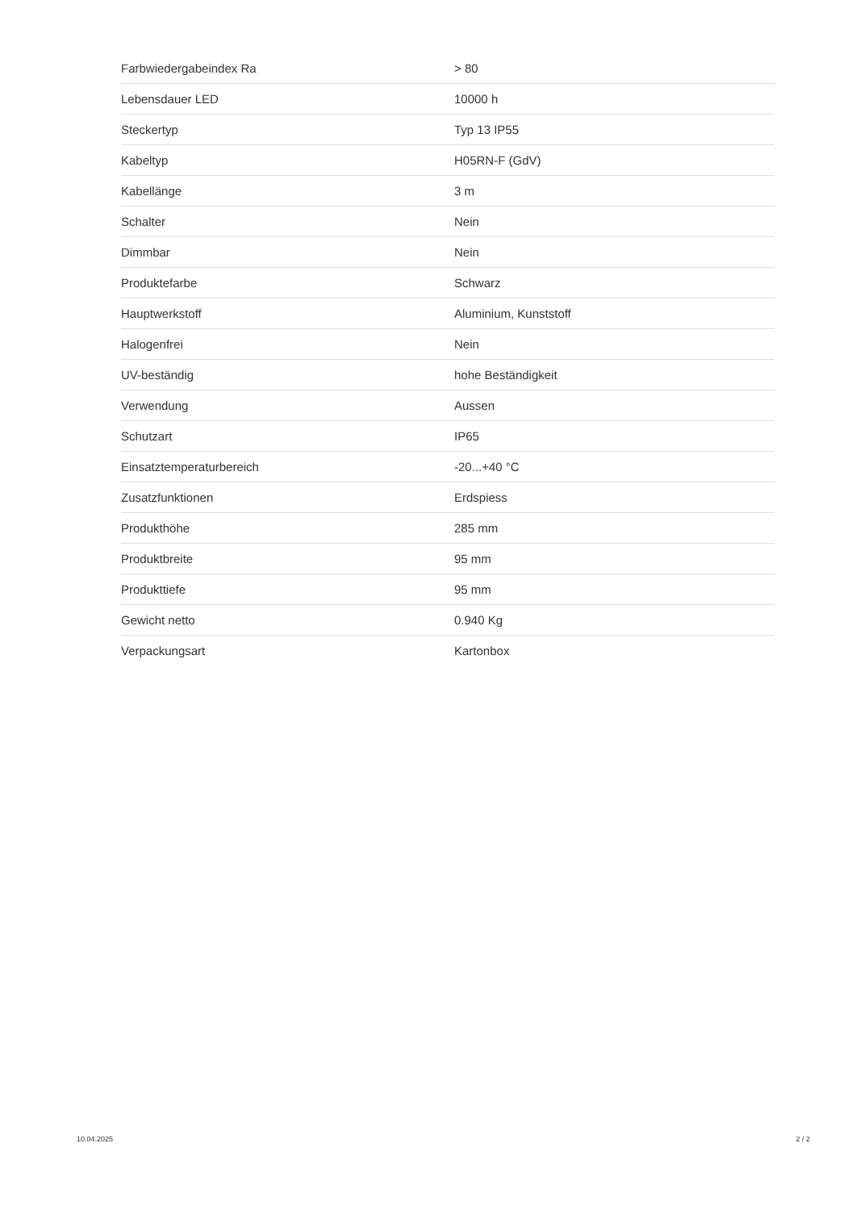| Farbwiedergabeindex Ra | > 80 |
| Lebensdauer LED | 10000 h |
| Steckertyp | Typ 13 IP55 |
| Kabeltyp | H05RN-F (GdV) |
| Kabellänge | 3 m |
| Schalter | Nein |
| Dimmbar | Nein |
| Produktefarbe | Schwarz |
| Hauptwerkstoff | Aluminium, Kunststoff |
| Halogenfrei | Nein |
| UV-beständig | hohe Beständigkeit |
| Verwendung | Aussen |
| Schutzart | IP65 |
| Einsatztemperaturbereich | -20...+40 °C |
| Zusatzfunktionen | Erdspiess |
| Produkthöhe | 285 mm |
| Produktbreite | 95 mm |
| Produkttiefe | 95 mm |
| Gewicht netto | 0.940 Kg |
| Verpackungsart | Kartonbox |
10.04.2025 2 / 2